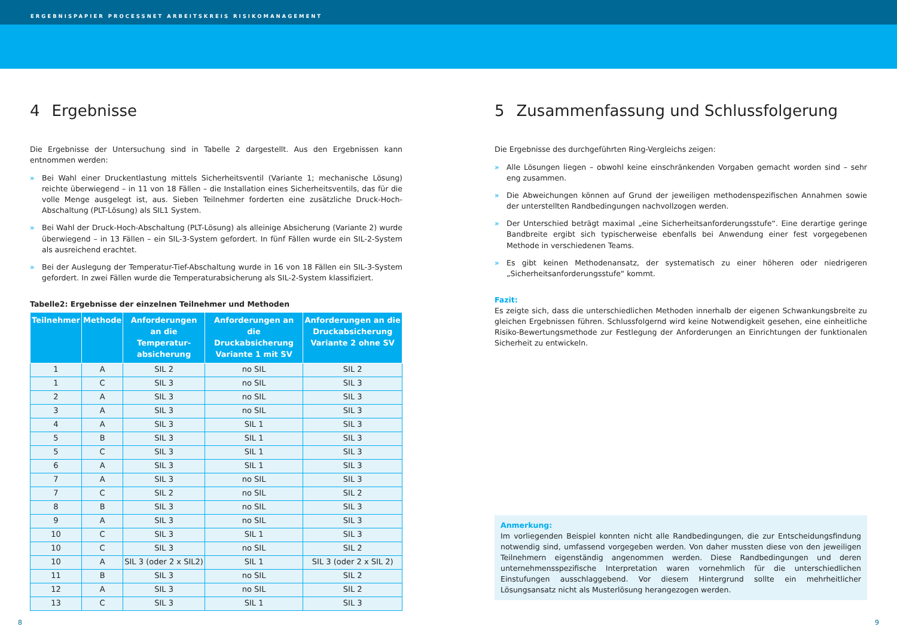ERGEBNISPAPIER PROCESSNET ARBEITSKREIS RISIKOMANAGEMENT
4 Ergebnisse
Die Ergebnisse der Untersuchung sind in Tabelle 2 dargestellt. Aus den Ergebnissen kann entnommen werden:
» Bei Wahl einer Druckentlastung mittels Sicherheitsventil (Variante 1; mechanische Lösung) reichte überwiegend – in 11 von 18 Fällen – die Installation eines Sicherheitsventils, das für die volle Menge ausgelegt ist, aus. Sieben Teilnehmer forderten eine zusätzliche Druck-Hoch-Abschaltung (PLT-Lösung) als SIL1 System.
» Bei Wahl der Druck-Hoch-Abschaltung (PLT-Lösung) als alleinige Absicherung (Variante 2) wurde überwiegend – in 13 Fällen – ein SIL-3-System gefordert. In fünf Fällen wurde ein SIL-2-System als ausreichend erachtet.
» Bei der Auslegung der Temperatur-Tief-Abschaltung wurde in 16 von 18 Fällen ein SIL-3-System gefordert. In zwei Fällen wurde die Temperaturabsicherung als SIL-2-System klassifiziert.
Tabelle2: Ergebnisse der einzelnen Teilnehmer und Methoden
| Teilnehmer | Methode | Anforderungen an die Temperatur-absicherung | Anforderungen an die Druckabsicherung Variante 1 mit SV | Anforderungen an die Druckabsicherung Variante 2 ohne SV |
| --- | --- | --- | --- | --- |
| 1 | A | SIL 2 | no SIL | SIL 2 |
| 1 | C | SIL 3 | no SIL | SIL 3 |
| 2 | A | SIL 3 | no SIL | SIL 3 |
| 3 | A | SIL 3 | no SIL | SIL 3 |
| 4 | A | SIL 3 | SIL 1 | SIL 3 |
| 5 | B | SIL 3 | SIL 1 | SIL 3 |
| 5 | C | SIL 3 | SIL 1 | SIL 3 |
| 6 | A | SIL 3 | SIL 1 | SIL 3 |
| 7 | A | SIL 3 | no SIL | SIL 3 |
| 7 | C | SIL 2 | no SIL | SIL 2 |
| 8 | B | SIL 3 | no SIL | SIL 3 |
| 9 | A | SIL 3 | no SIL | SIL 3 |
| 10 | C | SIL 3 | SIL 1 | SIL 3 |
| 10 | C | SIL 3 | no SIL | SIL 2 |
| 10 | A | SIL 3 (oder 2 x SIL2) | SIL 1 | SIL 3 (oder 2 x SIL 2) |
| 11 | B | SIL 3 | no SIL | SIL 2 |
| 12 | A | SIL 3 | no SIL | SIL 2 |
| 13 | C | SIL 3 | SIL 1 | SIL 3 |
5 Zusammenfassung und Schlussfolgerung
Die Ergebnisse des durchgeführten Ring-Vergleichs zeigen:
» Alle Lösungen liegen – obwohl keine einschränkenden Vorgaben gemacht worden sind – sehr eng zusammen.
» Die Abweichungen können auf Grund der jeweiligen methodenspezifischen Annahmen sowie der unterstellten Randbedingungen nachvollzogen werden.
» Der Unterschied beträgt maximal „eine Sicherheitsanforderungsstufe“. Eine derartige geringe Bandbreite ergibt sich typischerweise ebenfalls bei Anwendung einer fest vorgegebenen Methode in verschiedenen Teams.
» Es gibt keinen Methodenansatz, der systematisch zu einer höheren oder niedrigeren „Sicherheitsanforderungsstufe“ kommt.
Fazit:
Es zeigte sich, dass die unterschiedlichen Methoden innerhalb der eigenen Schwankungsbreite zu gleichen Ergebnissen führen. Schlussfolgernd wird keine Notwendigkeit gesehen, eine einheitliche Risiko-Bewertungsmethode zur Festlegung der Anforderungen an Einrichtungen der funktionalen Sicherheit zu entwickeln.
Anmerkung:
Im vorliegenden Beispiel konnten nicht alle Randbedingungen, die zur Entscheidungsfindung notwendig sind, umfassend vorgegeben werden. Von daher mussten diese von den jeweiligen Teilnehmern eigenständig angenommen werden. Diese Randbedingungen und deren unternehmensspezifische Interpretation waren vornehmlich für die unterschiedlichen Einstufungen ausschlaggebend. Vor diesem Hintergrund sollte ein mehrheitlicher Lösungsansatz nicht als Musterlösung herangezogen werden.
8 9